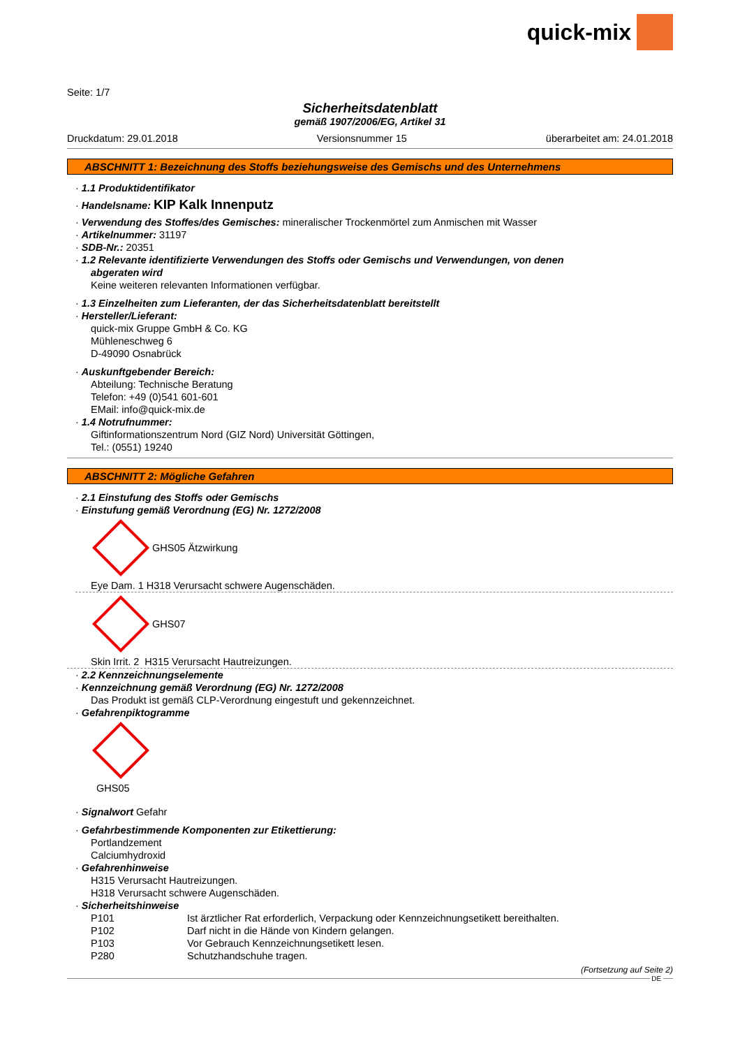quick-mix
Seite: 1/7
Sicherheitsdatenblatt
gemäß 1907/2006/EG, Artikel 31
Druckdatum: 29.01.2018 Versionsnummer 15 überarbeitet am: 24.01.2018
ABSCHNITT 1: Bezeichnung des Stoffs beziehungsweise des Gemischs und des Unternehmens
· 1.1 Produktidentifikator
· Handelsname: KIP Kalk Innenputz
· Verwendung des Stoffes/des Gemisches: mineralischer Trockenmörtel zum Anmischen mit Wasser
· Artikelnummer: 31197
· SDB-Nr.: 20351
· 1.2 Relevante identifizierte Verwendungen des Stoffs oder Gemischs und Verwendungen, von denen
abgeraten wird
Keine weiteren relevanten Informationen verfügbar.
· 1.3 Einzelheiten zum Lieferanten, der das Sicherheitsdatenblatt bereitstellt
· Hersteller/Lieferant:
quick-mix Gruppe GmbH & Co. KG
Mühleneschweg 6
D-49090 Osnabrück
· Auskunftgebender Bereich:
Abteilung: Technische Beratung
Telefon: +49 (0)541 601-601
EMail: info@quick-mix.de
· 1.4 Notrufnummer:
Giftinformationszentrum Nord (GIZ Nord) Universität Göttingen,
Tel.: (0551) 19240
ABSCHNITT 2: Mögliche Gefahren
· 2.1 Einstufung des Stoffs oder Gemischs
· Einstufung gemäß Verordnung (EG) Nr. 1272/2008
GHS05 Ätzwirkung
Eye Dam. 1 H318 Verursacht schwere Augenschäden.
GHS07
Skin Irrit. 2 H315 Verursacht Hautreizungen.
· 2.2 Kennzeichnungselemente
· Kennzeichnung gemäß Verordnung (EG) Nr. 1272/2008
Das Produkt ist gemäß CLP-Verordnung eingestuft und gekennzeichnet.
· Gefahrenpiktogramme
GHS05
· Signalwort Gefahr
· Gefahrbestimmende Komponenten zur Etikettierung:
Portlandzement
Calciumhydroxid
· Gefahrenhinweise
H315 Verursacht Hautreizungen.
H318 Verursacht schwere Augenschäden.
· Sicherheitshinweise
| P101 | Ist ärztlicher Rat erforderlich, Verpackung oder Kennzeichnungsetikett bereithalten. |
| P102 | Darf nicht in die Hände von Kindern gelangen. |
| P103 | Vor Gebrauch Kennzeichnungsetikett lesen. |
| P280 | Schutzhandschuhe tragen. |
(Fortsetzung auf Seite 2)
DE